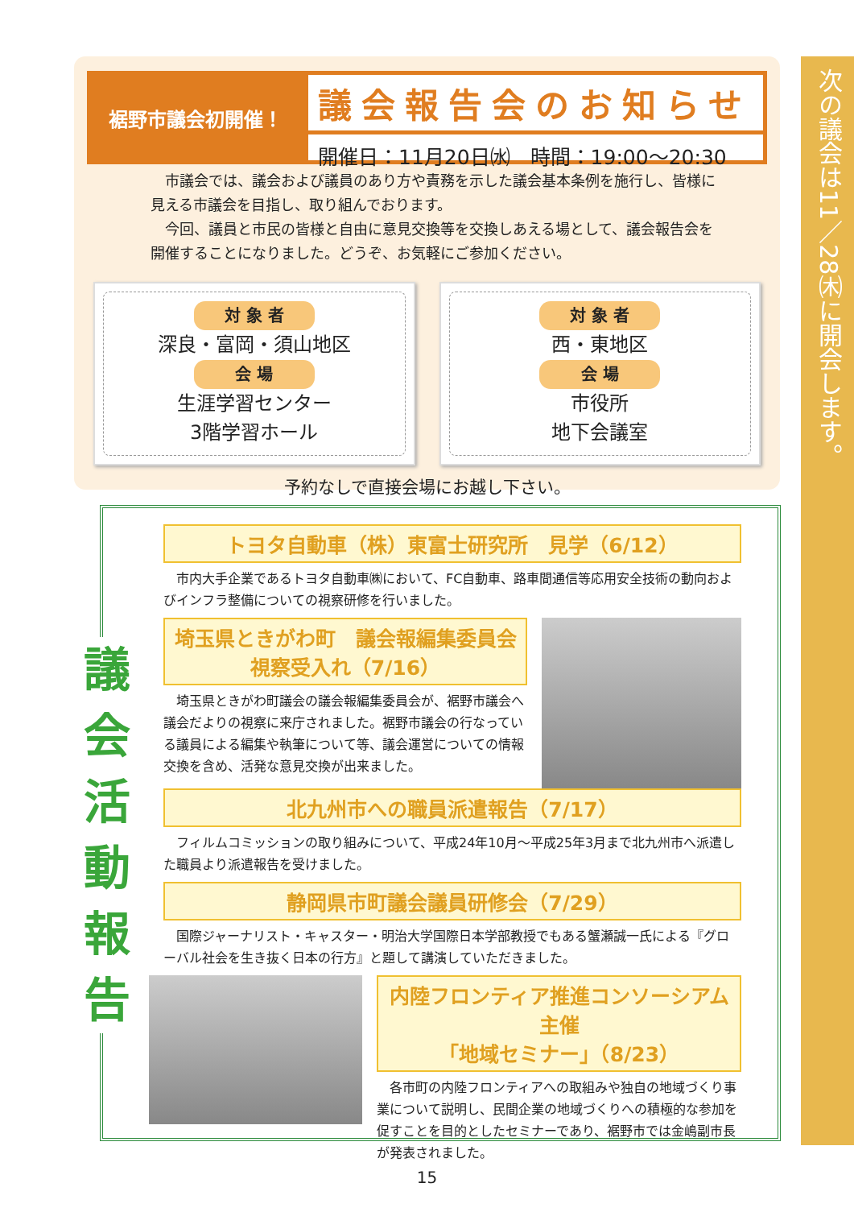裾野市議会初開催！
議会報告会のお知らせ
開催日：11月20日㈬　時間：19:00～20:30
　市議会では、議会および議員のあり方や責務を示した議会基本条例を施行し、皆様に見える市議会を目指し、取り組んでおります。
　今回、議員と市民の皆様と自由に意見交換等を交換しあえる場として、議会報告会を開催することになりました。どうぞ、お気軽にご参加ください。
対 象 者
深良・富岡・須山地区
会 場
生涯学習センター
3階学習ホール
対 象 者
西・東地区
会 場
市役所
地下会議室
予約なしで直接会場にお越し下さい。
次の議会は11／28㈭に開会します。
議
会
活
動
報
告
トヨタ自動車（株）東富士研究所　見学（6/12）
　市内大手企業であるトヨタ自動車㈱において、FC自動車、路車間通信等応用安全技術の動向およびインフラ整備についての視察研修を行いました。
埼玉県ときがわ町　議会報編集委員会
視察受入れ（7/16）
　埼玉県ときがわ町議会の議会報編集委員会が、裾野市議会へ議会だよりの視察に来庁されました。裾野市議会の行なっている議員による編集や執筆について等、議会運営についての情報交換を含め、活発な意見交換が出来ました。
北九州市への職員派遣報告（7/17）
　フィルムコミッションの取り組みについて、平成24年10月～平成25年3月まで北九州市へ派遣した職員より派遣報告を受けました。
静岡県市町議会議員研修会（7/29）
　国際ジャーナリスト・キャスター・明治大学国際日本学部教授でもある蟹瀬誠一氏による『グローバル社会を生き抜く日本の行方』と題して講演していただきました。
内陸フロンティア推進コンソーシアム主催
「地域セミナー」（8/23）
　各市町の内陸フロンティアへの取組みや独自の地域づくり事業について説明し、民間企業の地域づくりへの積極的な参加を促すことを目的としたセミナーであり、裾野市では金嶋副市長が発表されました。
15